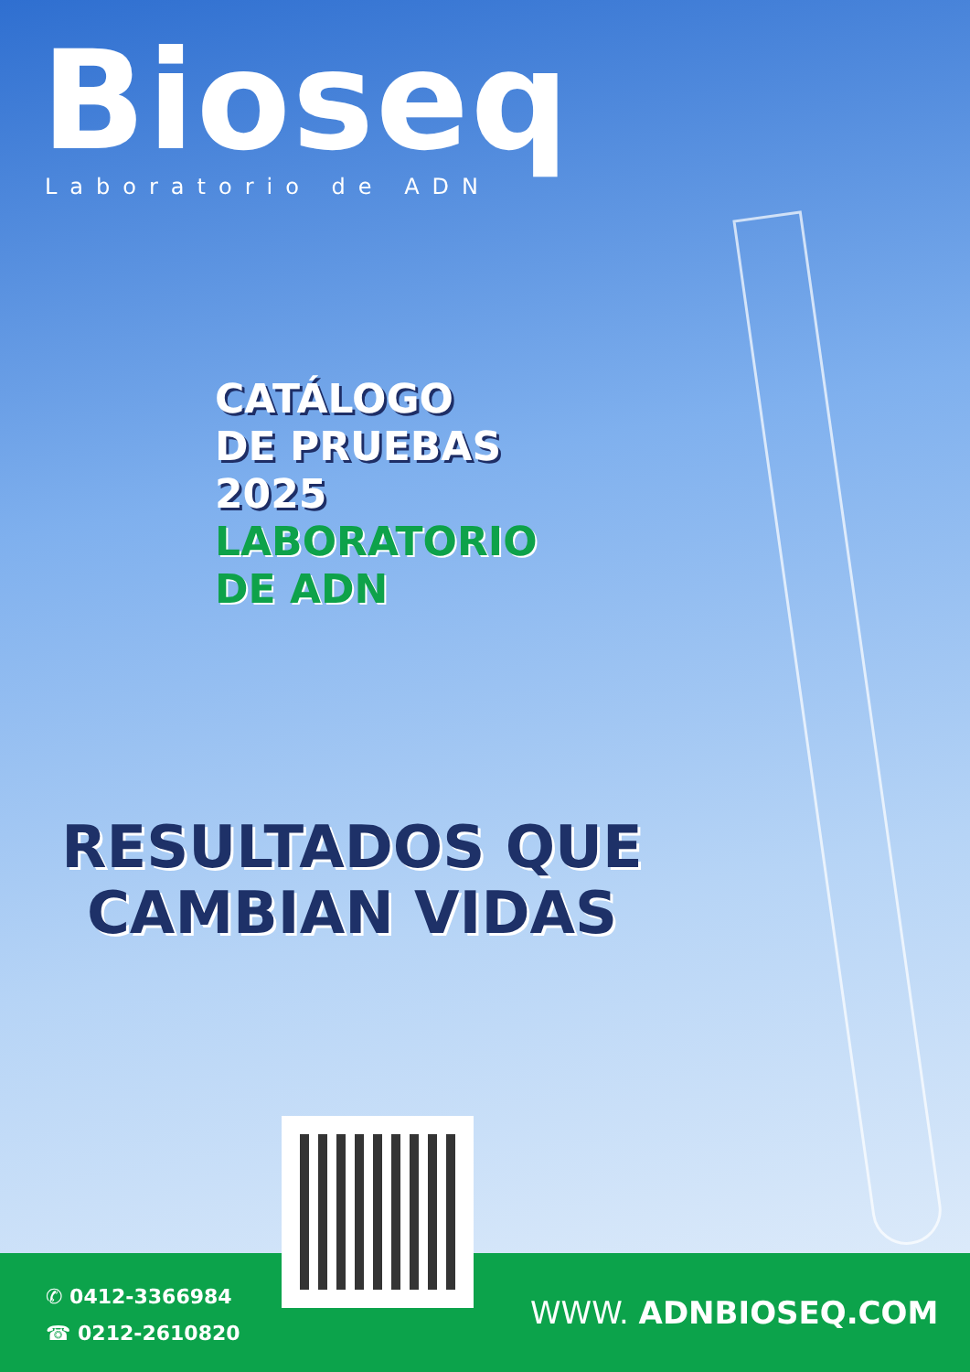Bioseq
Laboratorio de ADN
CATÁLOGO
DE PRUEBAS
2025
LABORATORIO
DE ADN
RESULTADOS QUE CAMBIAN VIDAS
✆ 0412-3366984
☎ 0212-2610820
WWW. ADNBIOSEQ.COM